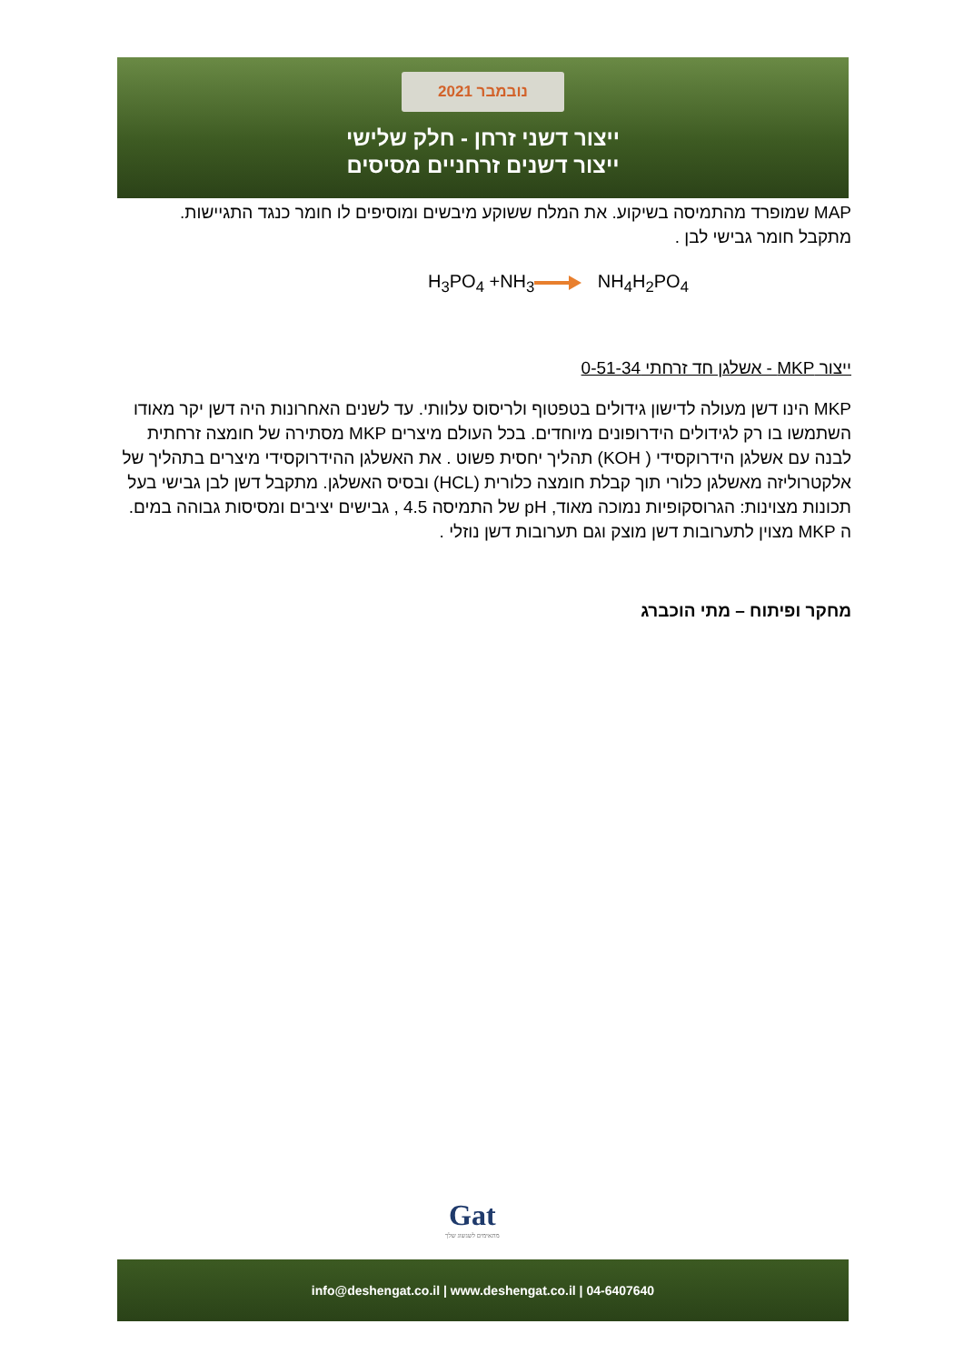נובמבר 2021
ייצור דשני זרחן - חלק שלישי
ייצור דשנים זרחניים מסיסים
MAP שמופרד מהתמיסה בשיקוע. את המלח ששוקע מיבשים ומוסיפים לו חומר כנגד התגיישות.
מתקבל חומר גבישי לבן .
H<sub>3</sub>PO<sub>4</sub> +NH<sub>3</sub> NH<sub>4</sub>H<sub>2</sub>PO<sub>4</sub>
ייצור MKP - אשלגן חד זרחתי 0-51-34
MKP הינו דשן מעולה לדישון גידולים בטפטוף ולריסוס עלוותי. עד לשנים האחרונות היה דשן יקר מאודו השתמשו בו רק לגידולים הידרופונים מיוחדים. בכל העולם מיצרים MKP מסתירה של חומצה זרחתית לבנה עם אשלגן הידרוקסידי ( KOH) תהליך יחסית פשוט . את האשלגן ההידרוקסידי מיצרים בתהליך של אלקטרוליזה מאשלגן כלורי תוך קבלת חומצה כלורית (HCL) ובסיס האשלגן. מתקבל דשן לבן גבישי בעל תכונות מצוינות: הגרוסקופיות נמוכה מאוד, pH של התמיסה 4.5 , גבישים יציבים ומסיסות גבוהה במים. ה MKP מצוין לתערובות דשן מוצק וגם תערובות דשן נוזלי .
מחקר ופיתוח – מתי הוכברג
Gat
מתאימים לשגשוג שלך
info@deshengat.co.il | www.deshengat.co.il | 04-6407640